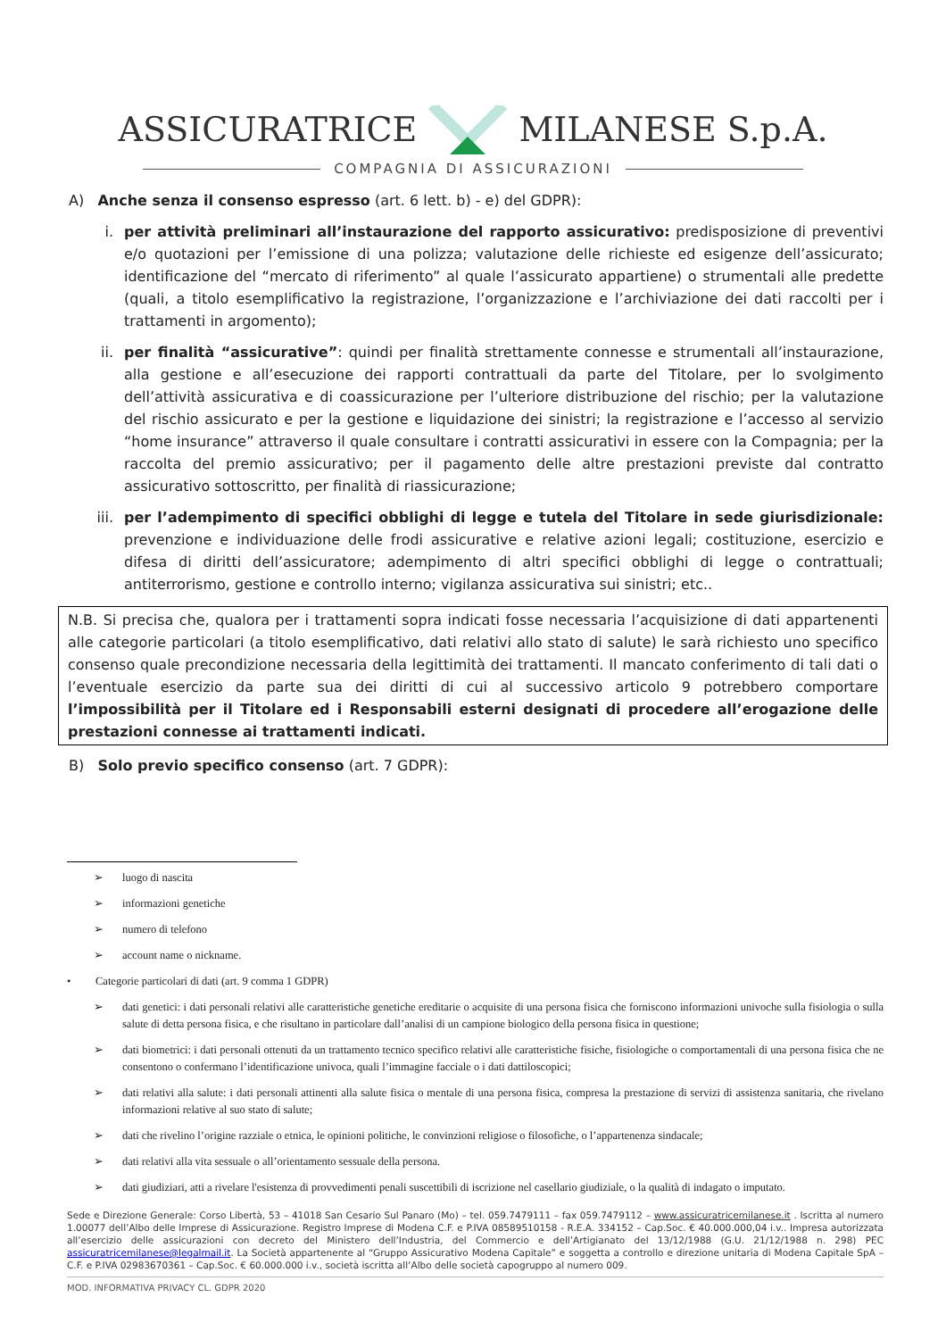ASSICURATRICE MILANESE S.p.A.
COMPAGNIA DI ASSICURAZIONI
A) Anche senza il consenso espresso (art. 6 lett. b) - e) del GDPR):
i. per attività preliminari all’instaurazione del rapporto assicurativo: predisposizione di preventivi e/o quotazioni per l’emissione di una polizza; valutazione delle richieste ed esigenze dell’assicurato; identificazione del “mercato di riferimento” al quale l’assicurato appartiene) o strumentali alle predette (quali, a titolo esemplificativo la registrazione, l’organizzazione e l’archiviazione dei dati raccolti per i trattamenti in argomento);
ii. per finalità “assicurative”: quindi per finalità strettamente connesse e strumentali all’instaurazione, alla gestione e all’esecuzione dei rapporti contrattuali da parte del Titolare, per lo svolgimento dell’attività assicurativa e di coassicurazione per l’ulteriore distribuzione del rischio; per la valutazione del rischio assicurato e per la gestione e liquidazione dei sinistri; la registrazione e l’accesso al servizio “home insurance” attraverso il quale consultare i contratti assicurativi in essere con la Compagnia; per la raccolta del premio assicurativo; per il pagamento delle altre prestazioni previste dal contratto assicurativo sottoscritto, per finalità di riassicurazione;
iii. per l’adempimento di specifici obblighi di legge e tutela del Titolare in sede giurisdizionale: prevenzione e individuazione delle frodi assicurative e relative azioni legali; costituzione, esercizio e difesa di diritti dell’assicuratore; adempimento di altri specifici obblighi di legge o contrattuali; antiterrorismo, gestione e controllo interno; vigilanza assicurativa sui sinistri; etc..
N.B. Si precisa che, qualora per i trattamenti sopra indicati fosse necessaria l’acquisizione di dati appartenenti alle categorie particolari (a titolo esemplificativo, dati relativi allo stato di salute) le sarà richiesto uno specifico consenso quale precondizione necessaria della legittimità dei trattamenti. Il mancato conferimento di tali dati o l’eventuale esercizio da parte sua dei diritti di cui al successivo articolo 9 potrebbero comportare l’impossibilità per il Titolare ed i Responsabili esterni designati di procedere all’erogazione delle prestazioni connesse ai trattamenti indicati.
B) Solo previo specifico consenso (art. 7 GDPR):
➢ luogo di nascita
➢ informazioni genetiche
➢ numero di telefono
➢ account name o nickname.
• Categorie particolari di dati (art. 9 comma 1 GDPR)
➢ dati genetici: i dati personali relativi alle caratteristiche genetiche ereditarie o acquisite di una persona fisica che forniscono informazioni univoche sulla fisiologia o sulla salute di detta persona fisica, e che risultano in particolare dall’analisi di un campione biologico della persona fisica in questione;
➢ dati biometrici: i dati personali ottenuti da un trattamento tecnico specifico relativi alle caratteristiche fisiche, fisiologiche o comportamentali di una persona fisica che ne consentono o confermano l’identificazione univoca, quali l’immagine facciale o i dati dattiloscopici;
➢ dati relativi alla salute: i dati personali attinenti alla salute fisica o mentale di una persona fisica, compresa la prestazione di servizi di assistenza sanitaria, che rivelano informazioni relative al suo stato di salute;
➢ dati che rivelino l’origine razziale o etnica, le opinioni politiche, le convinzioni religiose o filosofiche, o l’appartenenza sindacale;
➢ dati relativi alla vita sessuale o all’orientamento sessuale della persona.
➢ dati giudiziari, atti a rivelare l'esistenza di provvedimenti penali suscettibili di iscrizione nel casellario giudiziale, o la qualità di indagato o imputato.
Sede e Direzione Generale: Corso Libertà, 53 – 41018 San Cesario Sul Panaro (Mo) – tel. 059.7479111 – fax 059.7479112 – www.assicuratricemilanese.it . Iscritta al numero 1.00077 dell’Albo delle Imprese di Assicurazione. Registro Imprese di Modena C.F. e P.IVA 08589510158 - R.E.A. 334152 – Cap.Soc. € 40.000.000,04 i.v.. Impresa autorizzata all’esercizio delle assicurazioni con decreto del Ministero dell’Industria, del Commercio e dell’Artigianato del 13/12/1988 (G.U. 21/12/1988 n. 298) PEC assicuratricemilanese@legalmail.it. La Società appartenente al “Gruppo Assicurativo Modena Capitale” e soggetta a controllo e direzione unitaria di Modena Capitale SpA – C.F. e P.IVA 02983670361 – Cap.Soc. € 60.000.000 i.v., società iscritta all’Albo delle società capogruppo al numero 009.
MOD. INFORMATIVA PRIVACY CL. GDPR 2020